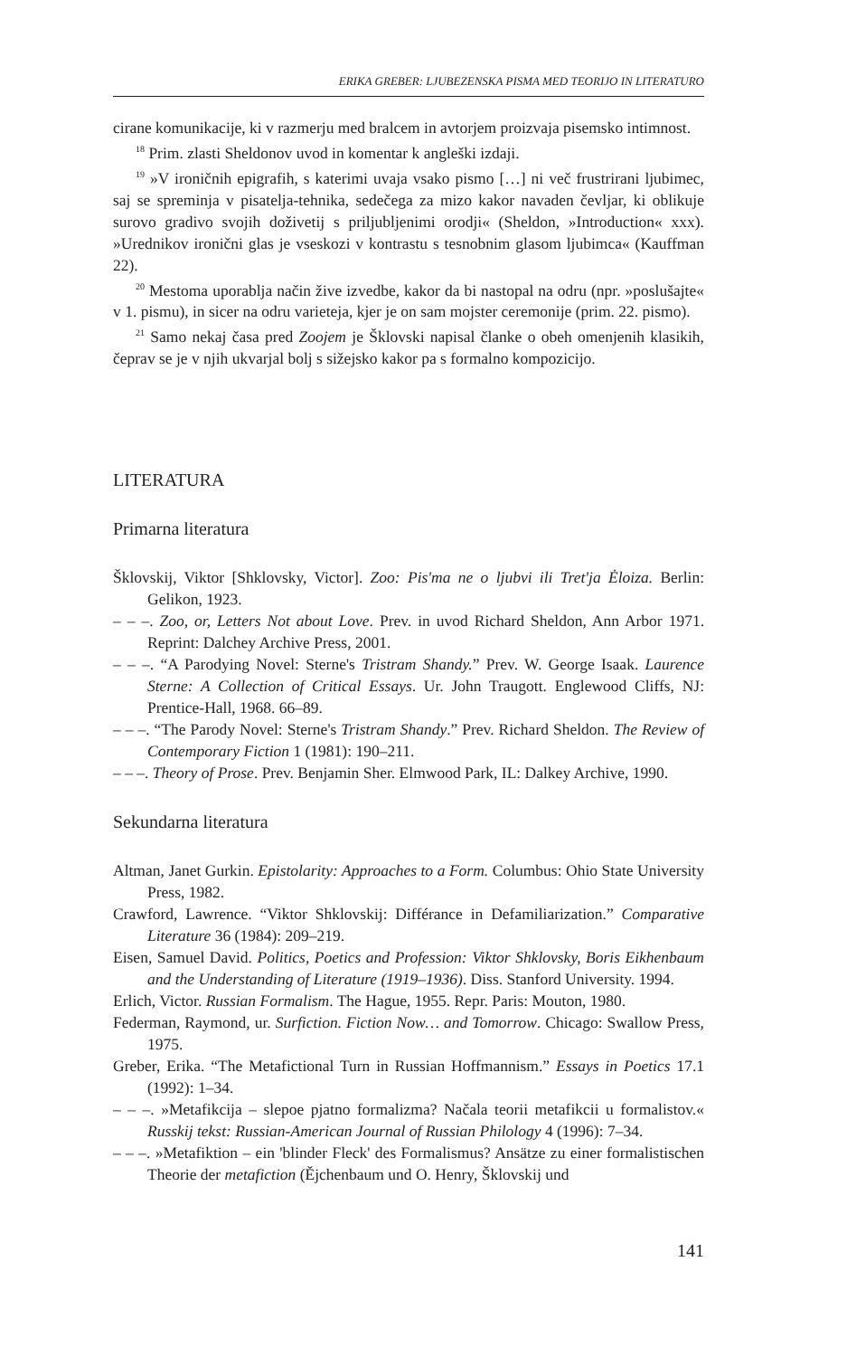ERIKA GREBER: LJUBEZENSKA PISMA MED TEORIJO IN LITERATURO
cirane komunikacije, ki v razmerju med bralcem in avtorjem proizvaja pisemsko intimnost.
<sup>18</sup> Prim. zlasti Sheldonov uvod in komentar k angleški izdaji.
<sup>19</sup> »V ironičnih epigrafih, s katerimi uvaja vsako pismo […] ni več frustrirani ljubimec, saj se spreminja v pisatelja-tehnika, sedečega za mizo kakor navaden čevljar, ki oblikuje surovo gradivo svojih doživetij s priljubljenimi orodji« (Sheldon, »Introduction« xxx). »Urednikov ironični glas je vseskozi v kontrastu s tesnobnim glasom ljubimca« (Kauffman 22).
<sup>20</sup> Mestoma uporablja način žive izvedbe, kakor da bi nastopal na odru (npr. »poslušajte« v 1. pismu), in sicer na odru varieteja, kjer je on sam mojster ceremonije (prim. 22. pismo).
<sup>21</sup> Samo nekaj časa pred Zoojem je Šklovski napisal članke o obeh omenjenih klasikih, čeprav se je v njih ukvarjal bolj s sižejsko kakor pa s formalno kompozicijo.
LITERATURA
Primarna literatura
Šklovskij, Viktor [Shklovsky, Victor]. Zoo: Pis'ma ne o ljubvi ili Tret'ja Ėloiza. Berlin: Gelikon, 1923.
– – –. Zoo, or, Letters Not about Love. Prev. in uvod Richard Sheldon, Ann Arbor 1971. Reprint: Dalchey Archive Press, 2001.
– – –. “A Parodying Novel: Sterne's Tristram Shandy.” Prev. W. George Isaak. Laurence Sterne: A Collection of Critical Essays. Ur. John Traugott. Englewood Cliffs, NJ: Prentice-Hall, 1968. 66–89.
– – –. “The Parody Novel: Sterne's Tristram Shandy.” Prev. Richard Sheldon. The Review of Contemporary Fiction 1 (1981): 190–211.
– – –. Theory of Prose. Prev. Benjamin Sher. Elmwood Park, IL: Dalkey Archive, 1990.
Sekundarna literatura
Altman, Janet Gurkin. Epistolarity: Approaches to a Form. Columbus: Ohio State University Press, 1982.
Crawford, Lawrence. “Viktor Shklovskij: Différance in Defamiliarization.” Comparative Literature 36 (1984): 209–219.
Eisen, Samuel David. Politics, Poetics and Profession: Viktor Shklovsky, Boris Eikhenbaum and the Understanding of Literature (1919–1936). Diss. Stanford University. 1994.
Erlich, Victor. Russian Formalism. The Hague, 1955. Repr. Paris: Mouton, 1980.
Federman, Raymond, ur. Surfiction. Fiction Now… and Tomorrow. Chicago: Swallow Press, 1975.
Greber, Erika. “The Metafictional Turn in Russian Hoffmannism.” Essays in Poetics 17.1 (1992): 1–34.
– – –. »Metafikcija – slepoe pjatno formalizma? Načala teorii metafikcii u formalistov.« Russkij tekst: Russian-American Journal of Russian Philology 4 (1996): 7–34.
– – –. »Metafiktion – ein 'blinder Fleck' des Formalismus? Ansätze zu einer formalistischen Theorie der metafiction (Ějchenbaum und O. Henry, Šklovskij und
141